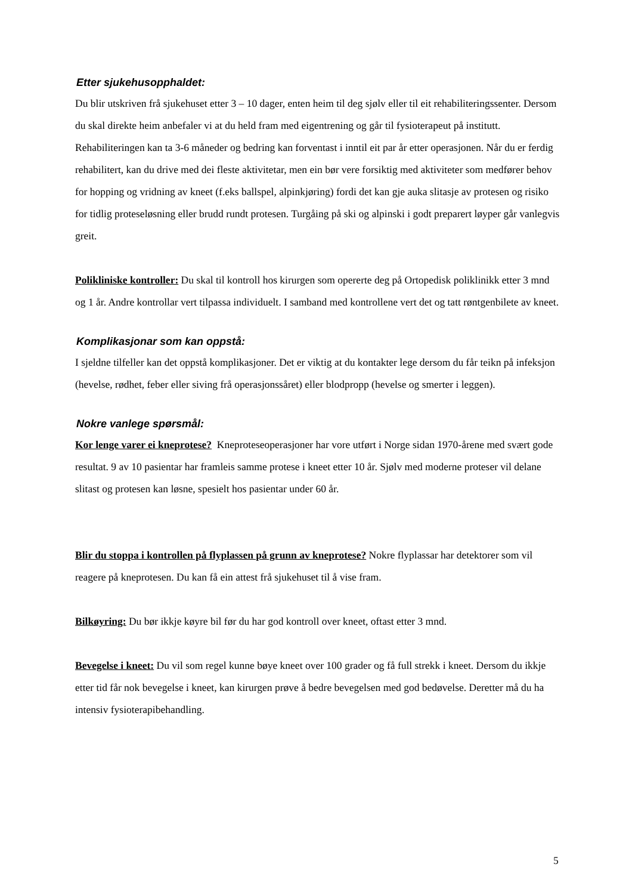Etter sjukehusopphaldet:
Du blir utskriven frå sjukehuset etter 3 – 10 dager, enten heim til deg sjølv eller til eit rehabiliteringssenter. Dersom du skal direkte heim anbefaler vi at du held fram med eigentrening og går til fysioterapeut på institutt. Rehabiliteringen kan ta 3-6 måneder og bedring kan forventast i inntil eit par år etter operasjonen. Når du er ferdig rehabilitert, kan du drive med dei fleste aktivitetar, men ein bør vere forsiktig med aktiviteter som medfører behov for hopping og vridning av kneet (f.eks ballspel, alpinkjøring) fordi det kan gje auka slitasje av protesen og risiko for tidlig proteseløsning eller brudd rundt protesen. Turgåing på ski og alpinski i godt preparert løyper går vanlegvis greit.
Polikliniske kontroller: Du skal til kontroll hos kirurgen som opererte deg på Ortopedisk poliklinikk etter 3 mnd og 1 år. Andre kontrollar vert tilpassa individuelt. I samband med kontrollene vert det og tatt røntgenbilete av kneet.
Komplikasjonar som kan oppstå:
I sjeldne tilfeller kan det oppstå komplikasjoner. Det er viktig at du kontakter lege dersom du får teikn på infeksjon (hevelse, rødhet, feber eller siving frå operasjonssåret) eller blodpropp (hevelse og smerter i leggen).
Nokre vanlege spørsmål:
Kor lenge varer ei kneprotese? Kneproteseoperasjoner har vore utført i Norge sidan 1970-årene med svært gode resultat. 9 av 10 pasientar har framleis samme protese i kneet etter 10 år. Sjølv med moderne proteser vil delane slitast og protesen kan løsne, spesielt hos pasientar under 60 år.
Blir du stoppa i kontrollen på flyplassen på grunn av kneprotese? Nokre flyplassar har detektorer som vil reagere på kneprotesen. Du kan få ein attest frå sjukehuset til å vise fram.
Bilkøyring: Du bør ikkje køyre bil før du har god kontroll over kneet, oftast etter 3 mnd.
Bevegelse i kneet: Du vil som regel kunne bøye kneet over 100 grader og få full strekk i kneet. Dersom du ikkje etter tid får nok bevegelse i kneet, kan kirurgen prøve å bedre bevegelsen med god bedøvelse. Deretter må du ha intensiv fysioterapibehandling.
5